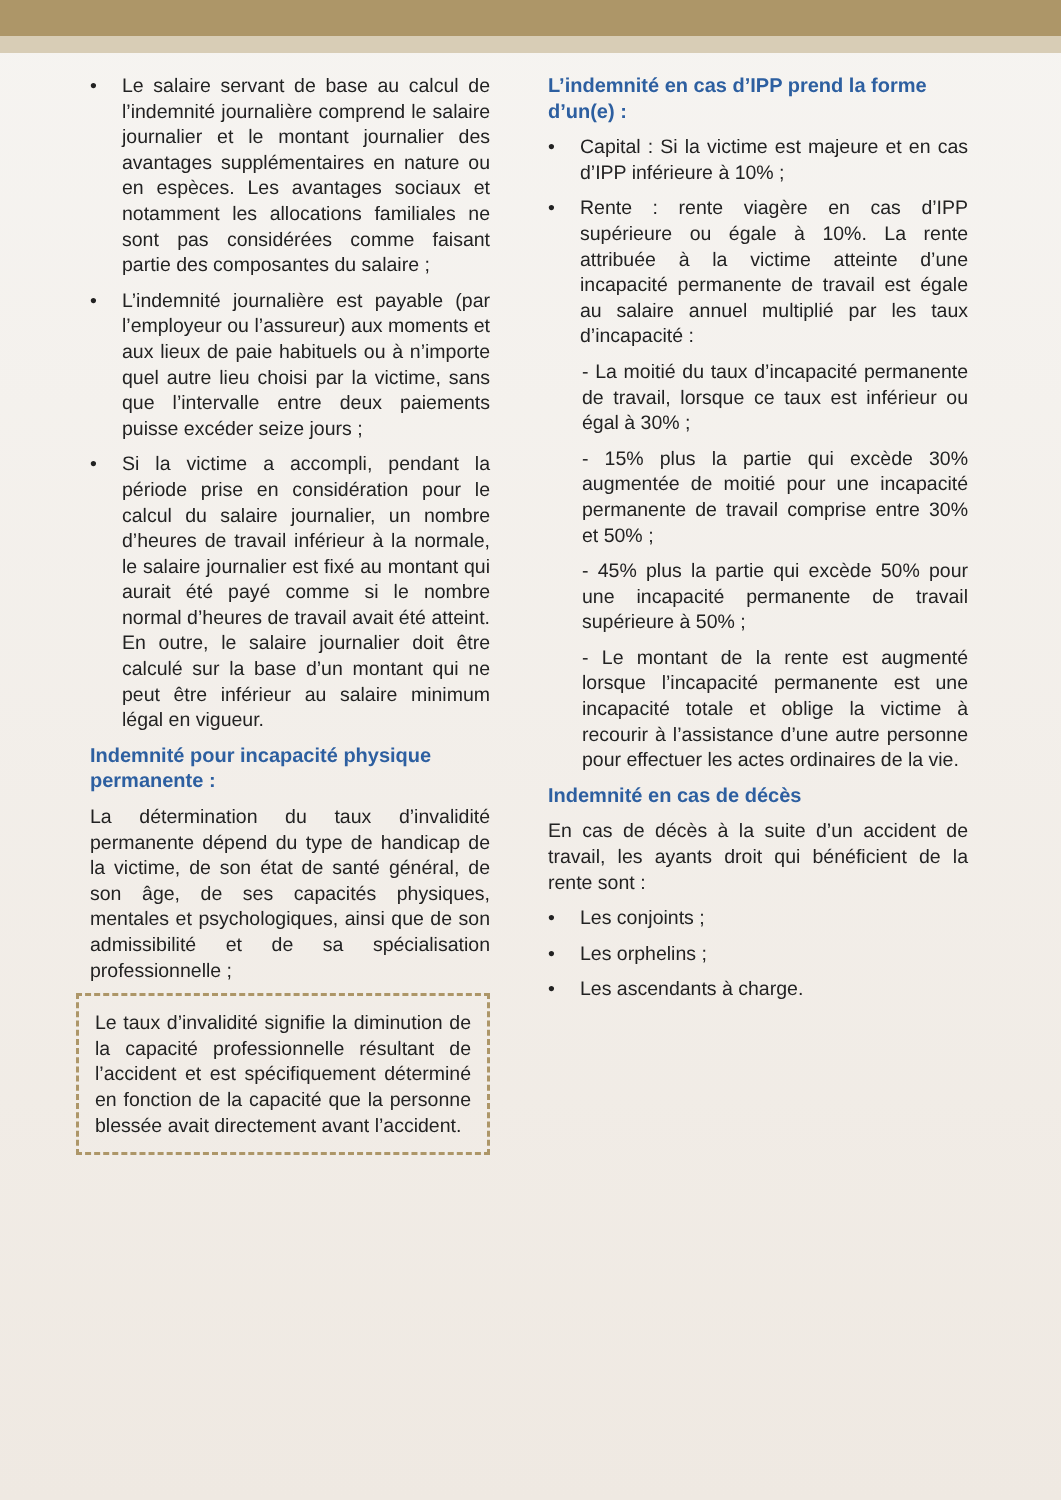• Le salaire servant de base au calcul de l’indemnité journalière comprend le salaire journalier et le montant journalier des avantages supplémentaires en nature ou en espèces. Les avantages sociaux et notamment les allocations familiales ne sont pas considérées comme faisant partie des composantes du salaire ;
• L’indemnité journalière est payable (par l’employeur ou l’assureur) aux moments et aux lieux de paie habituels ou à n’importe quel autre lieu choisi par la victime, sans que l’intervalle entre deux paiements puisse excéder seize jours ;
• Si la victime a accompli, pendant la période prise en considération pour le calcul du salaire journalier, un nombre d’heures de travail inférieur à la normale, le salaire journalier est fixé au montant qui aurait été payé comme si le nombre normal d’heures de travail avait été atteint. En outre, le salaire journalier doit être calculé sur la base d’un montant qui ne peut être inférieur au salaire minimum légal en vigueur.
Indemnité pour incapacité physique permanente :
La détermination du taux d’invalidité permanente dépend du type de handicap de la victime, de son état de santé général, de son âge, de ses capacités physiques, mentales et psychologiques, ainsi que de son admissibilité et de sa spécialisation professionnelle ;
Le taux d’invalidité signifie la diminution de la capacité professionnelle résultant de l’accident et est spécifiquement déterminé en fonction de la capacité que la personne blessée avait directement avant l’accident.
L’indemnité en cas d’IPP prend la forme d’un(e) :
• Capital : Si la victime est majeure et en cas d’IPP inférieure à 10% ;
• Rente : rente viagère en cas d’IPP supérieure ou égale à 10%. La rente attribuée à la victime atteinte d’une incapacité permanente de travail est égale au salaire annuel multiplié par les taux d’incapacité :
- La moitié du taux d’incapacité permanente de travail, lorsque ce taux est inférieur ou égal à 30% ;
- 15% plus la partie qui excède 30% augmentée de moitié pour une incapacité permanente de travail comprise entre 30% et 50% ;
- 45% plus la partie qui excède 50% pour une incapacité permanente de travail supérieure à 50% ;
- Le montant de la rente est augmenté lorsque l’incapacité permanente est une incapacité totale et oblige la victime à recourir à l’assistance d’une autre personne pour effectuer les actes ordinaires de la vie.
Indemnité en cas de décès
En cas de décès à la suite d’un accident de travail, les ayants droit qui bénéficient de la rente sont :
• Les conjoints ;
• Les orphelins ;
• Les ascendants à charge.